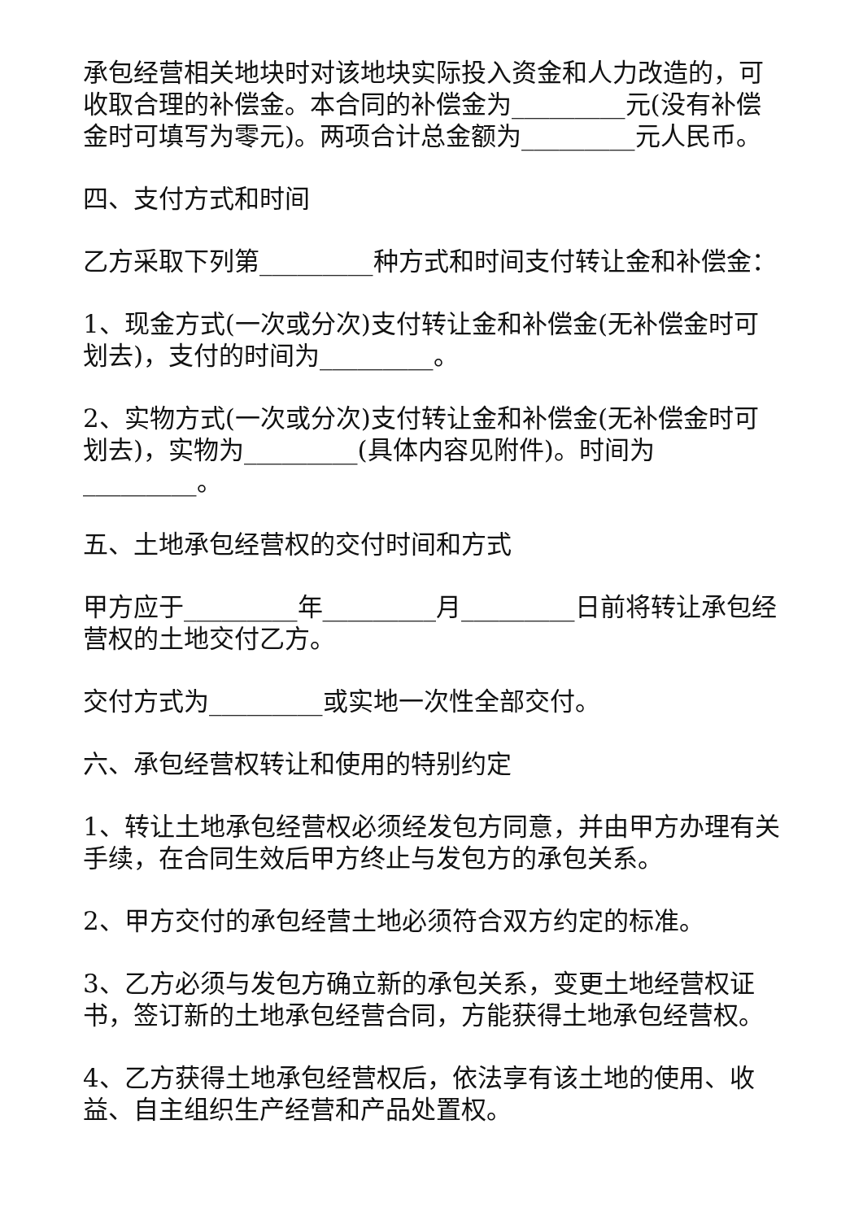承包经营相关地块时对该地块实际投入资金和人力改造的，可收取合理的补偿金。本合同的补偿金为_________元(没有补偿金时可填写为零元)。两项合计总金额为_________元人民币。
四、支付方式和时间
乙方采取下列第_________种方式和时间支付转让金和补偿金：
1、现金方式(一次或分次)支付转让金和补偿金(无补偿金时可划去)，支付的时间为_________。
2、实物方式(一次或分次)支付转让金和补偿金(无补偿金时可划去)，实物为_________(具体内容见附件)。时间为_________。
五、土地承包经营权的交付时间和方式
甲方应于_________年_________月_________日前将转让承包经营权的土地交付乙方。
交付方式为_________或实地一次性全部交付。
六、承包经营权转让和使用的特别约定
1、转让土地承包经营权必须经发包方同意，并由甲方办理有关手续，在合同生效后甲方终止与发包方的承包关系。
2、甲方交付的承包经营土地必须符合双方约定的标准。
3、乙方必须与发包方确立新的承包关系，变更土地经营权证书，签订新的土地承包经营合同，方能获得土地承包经营权。
4、乙方获得土地承包经营权后，依法享有该土地的使用、收益、自主组织生产经营和产品处置权。